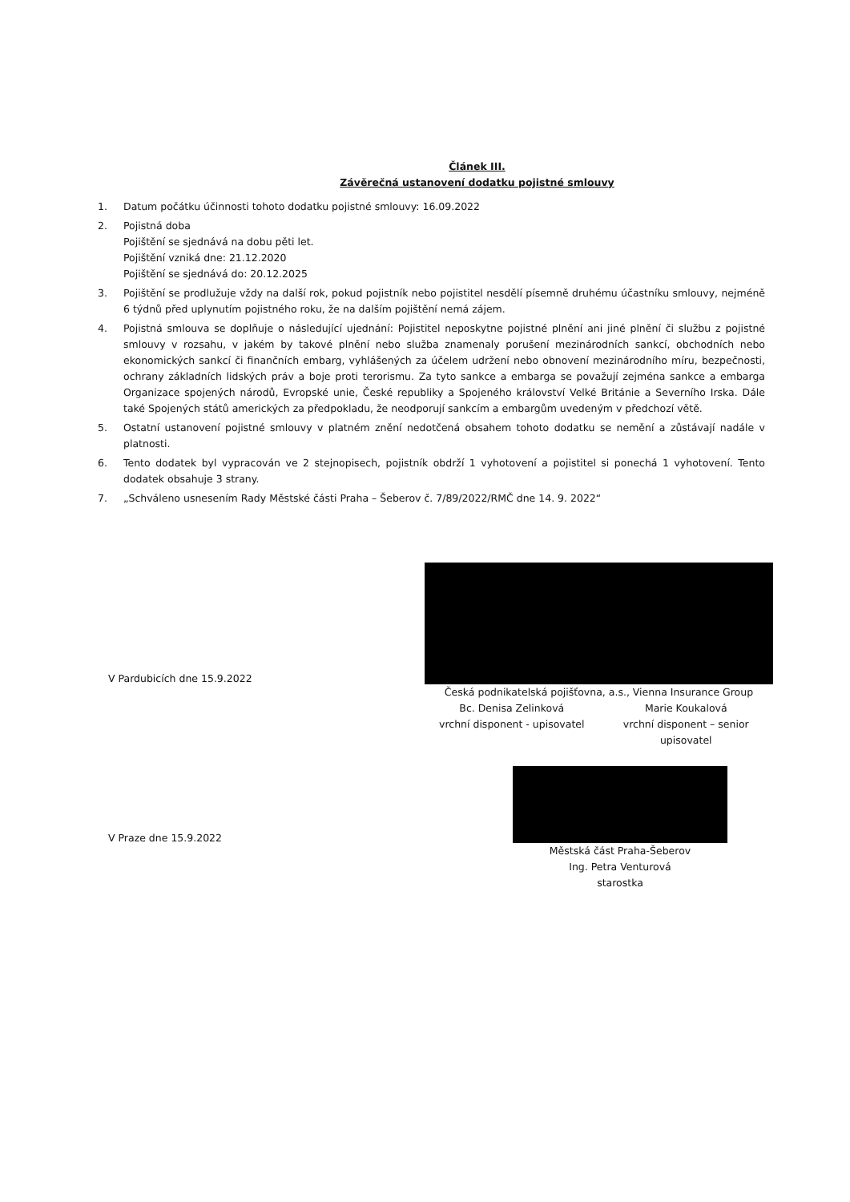Článek III.
Závěrečná ustanovení dodatku pojistné smlouvy
1. Datum počátku účinnosti tohoto dodatku pojistné smlouvy: 16.09.2022
2. Pojistná doba
Pojištění se sjednává na dobu pěti let.
Pojištění vzniká dne: 21.12.2020
Pojištění se sjednává do: 20.12.2025
3. Pojištění se prodlužuje vždy na další rok, pokud pojistník nebo pojistitel nesdělí písemně druhému účastníku smlouvy, nejméně 6 týdnů před uplynutím pojistného roku, že na dalším pojištění nemá zájem.
4. Pojistná smlouva se doplňuje o následující ujednání: Pojistitel neposkytne pojistné plnění ani jiné plnění či službu z pojistné smlouvy v rozsahu, v jakém by takové plnění nebo služba znamenaly porušení mezinárodních sankcí, obchodních nebo ekonomických sankcí či finančních embarg, vyhlášených za účelem udržení nebo obnovení mezinárodního míru, bezpečnosti, ochrany základních lidských práv a boje proti terorismu. Za tyto sankce a embarga se považují zejména sankce a embarga Organizace spojených národů, Evropské unie, České republiky a Spojeného království Velké Británie a Severního Irska. Dále také Spojených států amerických za předpokladu, že neodporují sankcím a embargům uvedeným v předchozí větě.
5. Ostatní ustanovení pojistné smlouvy v platném znění nedotčená obsahem tohoto dodatku se nemění a zůstávají nadále v platnosti.
6. Tento dodatek byl vypracován ve 2 stejnopisech, pojistník obdrží 1 vyhotovení a pojistitel si ponechá 1 vyhotovení. Tento dodatek obsahuje 3 strany.
7. „Schváleno usnesením Rady Městské části Praha – Šeberov č. 7/89/2022/RMČ dne 14. 9. 2022“
V Pardubicích dne 15.9.2022
Česká podnikatelská pojišťovna, a.s., Vienna Insurance Group
Bc. Denisa Zelinková
vrchní disponent - upisovatel
Marie Koukalová
vrchní disponent – senior upisovatel
V Praze dne 15.9.2022
Městská část Praha-Šeberov
Ing. Petra Venturová
starostka